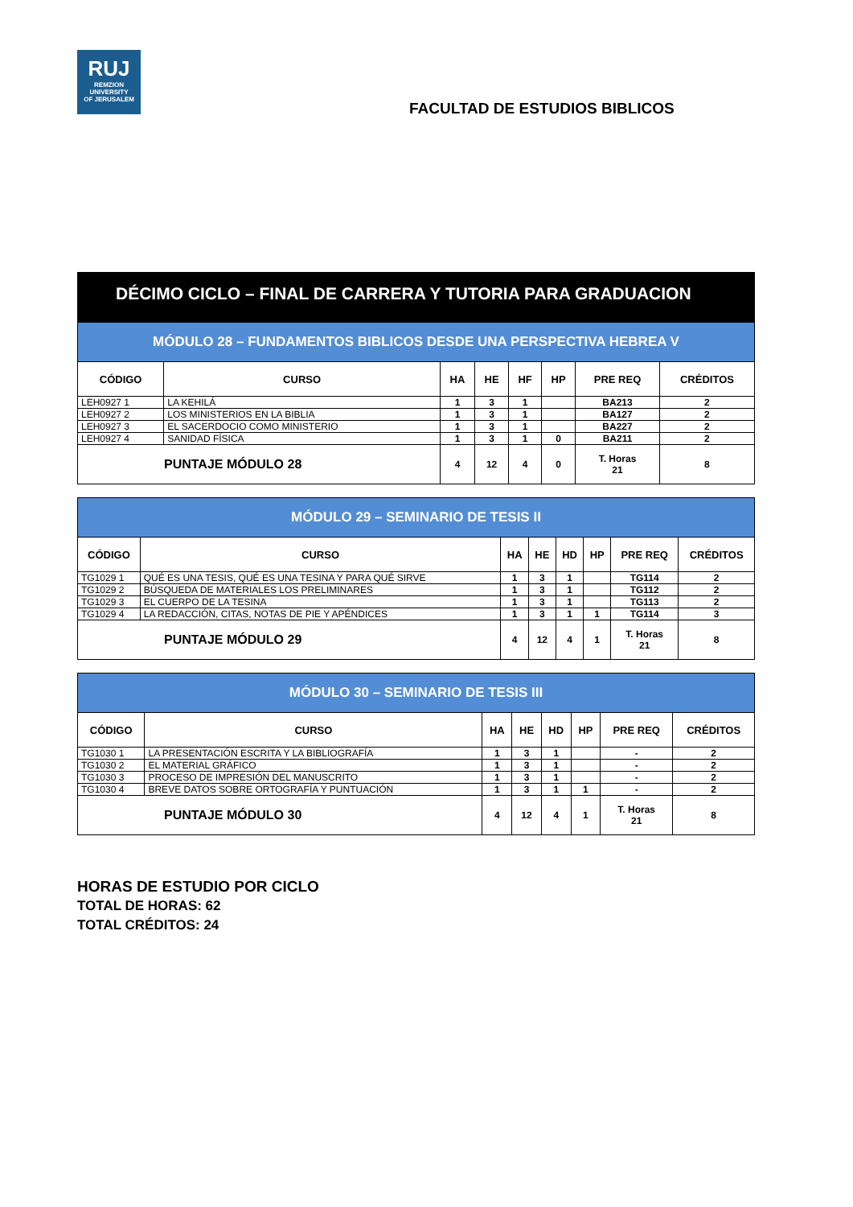RUJ
REMZION
UNIVERSITY
OF JERUSALEM
FACULTAD DE ESTUDIOS BIBLICOS
DÉCIMO CICLO – FINAL DE CARRERA Y TUTORIA PARA GRADUACION
| MÓDULO 28 – FUNDAMENTOS BIBLICOS DESDE UNA PERSPECTIVA HEBREA V | | | | | | | |
| CÓDIGO | CURSO | HA | HE | HF | HP | PRE REQ | CRÉDITOS |
| LEH0927 1 | LA KEHILÁ | 1 | 3 | 1 | | BA213 | 2 |
| LEH0927 2 | LOS MINISTERIOS EN LA BIBLIA | 1 | 3 | 1 | | BA127 | 2 |
| LEH0927 3 | EL SACERDOCIO COMO MINISTERIO | 1 | 3 | 1 | | BA227 | 2 |
| LEH0927 4 | SANIDAD FÍSICA | 1 | 3 | 1 | 0 | BA211 | 2 |
| PUNTAJE MÓDULO 28 | | 4 | 12 | 4 | 0 | T. Horas 21 | 8 |
| MÓDULO 29 – SEMINARIO DE TESIS II | | | | | | | |
| CÓDIGO | CURSO | HA | HE | HD | HP | PRE REQ | CRÉDITOS |
| TG1029 1 | QUÉ ES UNA TESIS, QUÉ ES UNA TESINA Y PARA QUÉ SIRVE | 1 | 3 | 1 | | TG114 | 2 |
| TG1029 2 | BÚSQUEDA DE MATERIALES LOS PRELIMINARES | 1 | 3 | 1 | | TG112 | 2 |
| TG1029 3 | EL CUERPO DE LA TESINA | 1 | 3 | 1 | | TG113 | 2 |
| TG1029 4 | LA REDACCIÓN, CITAS, NOTAS DE PIE Y APÉNDICES | 1 | 3 | 1 | 1 | TG114 | 3 |
| PUNTAJE MÓDULO 29 | | 4 | 12 | 4 | 1 | T. Horas 21 | 8 |
| MÓDULO 30 – SEMINARIO DE TESIS III | | | | | | | |
| CÓDIGO | CURSO | HA | HE | HD | HP | PRE REQ | CRÉDITOS |
| TG1030 1 | LA PRESENTACIÓN ESCRITA Y LA BIBLIOGRAFÍA | 1 | 3 | 1 | | - | 2 |
| TG1030 2 | EL MATERIAL GRÁFICO | 1 | 3 | 1 | | - | 2 |
| TG1030 3 | PROCESO DE IMPRESIÓN DEL MANUSCRITO | 1 | 3 | 1 | | - | 2 |
| TG1030 4 | BREVE DATOS SOBRE ORTOGRAFÍA Y PUNTUACIÓN | 1 | 3 | 1 | 1 | - | 2 |
| PUNTAJE MÓDULO 30 | | 4 | 12 | 4 | 1 | T. Horas 21 | 8 |
HORAS DE ESTUDIO POR CICLO
TOTAL DE HORAS: 62
TOTAL CRÉDITOS: 24